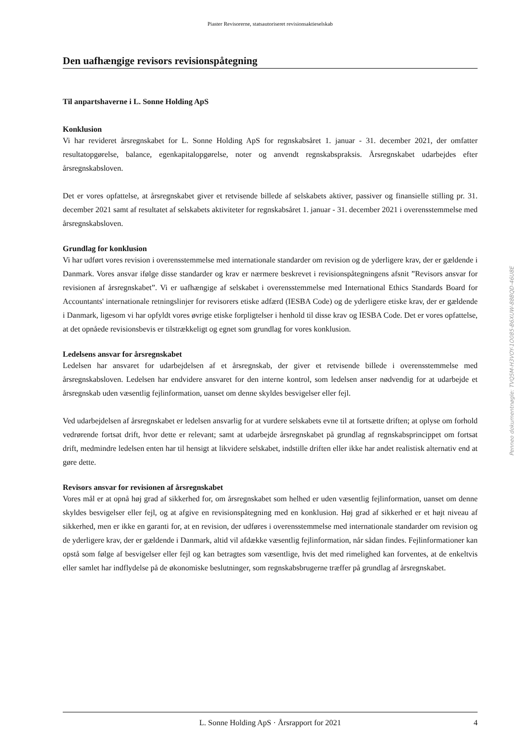Piaster Revisorerne, statsautoriseret revisionsaktieselskab
Den uafhængige revisors revisionspåtegning
Til anpartshaverne i L. Sonne Holding ApS
Konklusion
Vi har revideret årsregnskabet for L. Sonne Holding ApS for regnskabsåret 1. januar - 31. december 2021, der omfatter resultatopgørelse, balance, egenkapitalopgørelse, noter og anvendt regnskabspraksis. Årsregnskabet udarbejdes efter årsregnskabsloven.
Det er vores opfattelse, at årsregnskabet giver et retvisende billede af selskabets aktiver, passiver og finansielle stilling pr. 31. december 2021 samt af resultatet af selskabets aktiviteter for regnskabsåret 1. januar - 31. december 2021 i overensstemmelse med årsregnskabsloven.
Grundlag for konklusion
Vi har udført vores revision i overensstemmelse med internationale standarder om revision og de yderligere krav, der er gældende i Danmark. Vores ansvar ifølge disse standarder og krav er nærmere beskrevet i revisionspåtegningens afsnit ”Revisors ansvar for revisionen af årsregnskabet”. Vi er uafhængige af selskabet i overensstemmelse med International Ethics Standards Board for Accountants' internationale retningslinjer for revisorers etiske adfærd (IESBA Code) og de yderligere etiske krav, der er gældende i Danmark, ligesom vi har opfyldt vores øvrige etiske forpligtelser i henhold til disse krav og IESBA Code. Det er vores opfattelse, at det opnåede revisionsbevis er tilstrækkeligt og egnet som grundlag for vores konklusion.
Ledelsens ansvar for årsregnskabet
Ledelsen har ansvaret for udarbejdelsen af et årsregnskab, der giver et retvisende billede i overensstemmelse med årsregnskabsloven. Ledelsen har endvidere ansvaret for den interne kontrol, som ledelsen anser nødvendig for at udarbejde et årsregnskab uden væsentlig fejlinformation, uanset om denne skyldes besvigelser eller fejl.
Ved udarbejdelsen af årsregnskabet er ledelsen ansvarlig for at vurdere selskabets evne til at fortsætte driften; at oplyse om forhold vedrørende fortsat drift, hvor dette er relevant; samt at udarbejde årsregnskabet på grundlag af regnskabsprincippet om fortsat drift, medmindre ledelsen enten har til hensigt at likvidere selskabet, indstille driften eller ikke har andet realistisk alternativ end at gøre dette.
Revisors ansvar for revisionen af årsregnskabet
Vores mål er at opnå høj grad af sikkerhed for, om årsregnskabet som helhed er uden væsentlig fejlinformation, uanset om denne skyldes besvigelser eller fejl, og at afgive en revisionspåtegning med en konklusion. Høj grad af sikkerhed er et højt niveau af sikkerhed, men er ikke en garanti for, at en revision, der udføres i overensstemmelse med internationale standarder om revision og de yderligere krav, der er gældende i Danmark, altid vil afdække væsentlig fejlinformation, når sådan findes. Fejlinformationer kan opstå som følge af besvigelser eller fejl og kan betragtes som væsentlige, hvis det med rimelighed kan forventes, at de enkeltvis eller samlet har indflydelse på de økonomiske beslutninger, som regnskabsbrugerne træffer på grundlag af årsregnskabet.
L. Sonne Holding ApS · Årsrapport for 2021 4
Penneo dokumentnøgle: TVQ5M-H3VOY-1O085-B6XUW-88BQD-46U8E